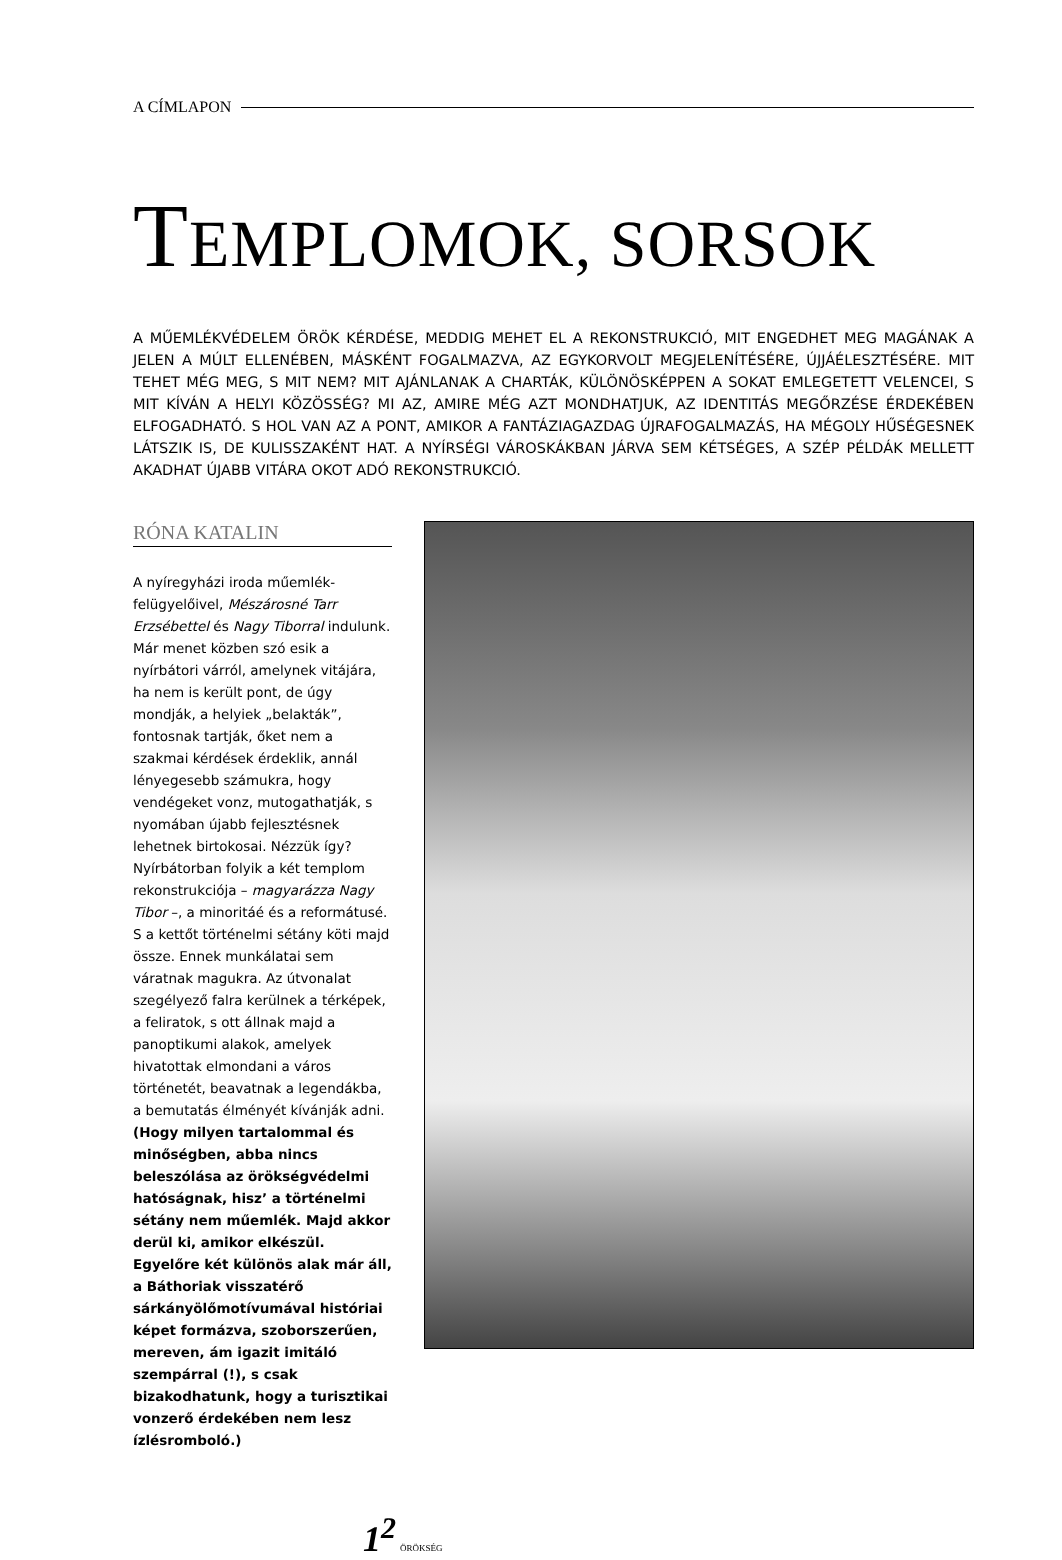A CÍMLAPON
TEMPLOMOK, SORSOK
A MŰEMLÉKVÉDELEM ÖRÖK KÉRDÉSE, MEDDIG MEHET EL A REKONSTRUKCIÓ, MIT ENGEDHET MEG MAGÁNAK A JELEN A MÚLT ELLENÉBEN, MÁSKÉNT FOGALMAZVA, AZ EGYKORVOLT MEGJELENÍTÉSÉRE, ÚJJÁÉLESZTÉSÉRE. MIT TEHET MÉG MEG, S MIT NEM? MIT AJÁNLANAK A CHARTÁK, KÜLÖNÖSKÉPPEN A SOKAT EMLEGETETT VELENCEI, S MIT KÍVÁN A HELYI KÖZÖSSÉG? MI AZ, AMIRE MÉG AZT MONDHATJUK, AZ IDENTITÁS MEGŐRZÉSE ÉRDEKÉBEN ELFOGADHATÓ. S HOL VAN AZ A PONT, AMIKOR A FANTÁZIAGAZDAG ÚJRAFOGALMAZÁS, HA MÉGOLY HŰSÉGESNEK LÁTSZIK IS, DE KULISSZAKÉNT HAT. A NYÍRSÉGI VÁROSKÁKBAN JÁRVA SEM KÉTSÉGES, A SZÉP PÉLDÁK MELLETT AKADHAT ÚJABB VITÁRA OKOT ADÓ REKONSTRUKCIÓ.
RÓNA KATALIN
A nyíregyházi iroda műemlék-felügyelőivel, Mészárosné Tarr Erzsébettel és Nagy Tiborral indulunk. Már menet közben szó esik a nyírbátori várról, amelynek vitájára, ha nem is került pont, de úgy mondják, a helyiek „belakták”, fontosnak tartják, őket nem a szakmai kérdések érdeklik, annál lényegesebb számukra, hogy vendégeket vonz, mutogathatják, s nyomában újabb fejlesztésnek lehetnek birtokosai. Nézzük így? Nyírbátorban folyik a két templom rekonstrukciója – magyarázza Nagy Tibor –, a minoritáé és a reformátusé. S a kettőt történelmi sétány köti majd össze. Ennek munkálatai sem váratnak magukra. Az útvonalat szegélyező falra kerülnek a térképek, a feliratok, s ott állnak majd a panoptikumi alakok, amelyek hivatottak elmondani a város történetét, beavatnak a legendákba, a bemutatás élményét kívánják adni. (Hogy milyen tartalommal és minőségben, abba nincs beleszólása az örökségvédelmi hatóságnak, hisz’ a történelmi sétány nem műemlék. Majd akkor derül ki, amikor elkészül. Egyelőre két különös alak már áll, a Báthoriak visszatérő sárkányölőmotívumával históriai képet formázva, szoborszerűen, mereven, ám igazit imitáló szempárral (!), s csak bizakodhatunk, hogy a turisztikai vonzerő érdekében nem lesz ízlésromboló.)
1<sup>2</sup> ÖRÖKSÉG